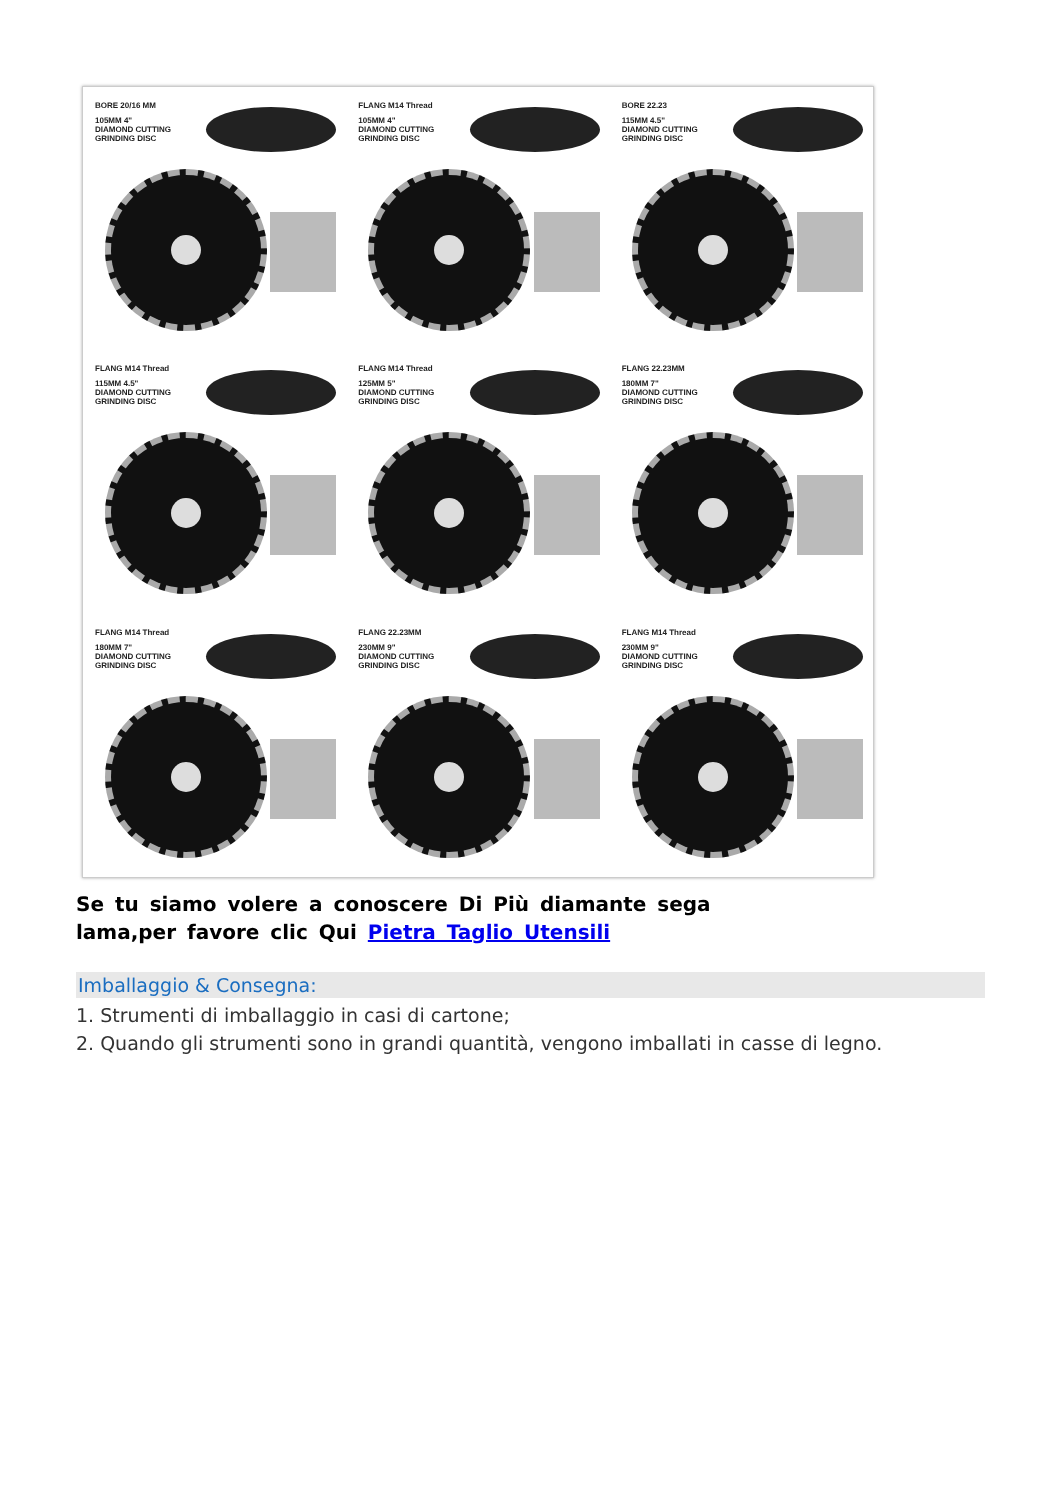BORE 20/16 MM
105MM 4"
DIAMOND CUTTING
GRINDING DISC
FLANG M14 Thread
105MM 4"
DIAMOND CUTTING
GRINDING DISC
BORE 22.23
115MM 4.5"
DIAMOND CUTTING
GRINDING DISC
FLANG M14 Thread
115MM 4.5"
DIAMOND CUTTING
GRINDING DISC
FLANG M14 Thread
125MM 5"
DIAMOND CUTTING
GRINDING DISC
FLANG 22.23MM
180MM 7"
DIAMOND CUTTING
GRINDING DISC
FLANG M14 Thread
180MM 7"
DIAMOND CUTTING
GRINDING DISC
FLANG 22.23MM
230MM 9"
DIAMOND CUTTING
GRINDING DISC
FLANG M14 Thread
230MM 9"
DIAMOND CUTTING
GRINDING DISC
Se tu siamo volere a conoscere Di Più diamante sega lama,per favore clic Qui Pietra Taglio Utensili
Imballaggio & Consegna:
1. Strumenti di imballaggio in casi di cartone;
2. Quando gli strumenti sono in grandi quantità, vengono imballati in casse di legno.